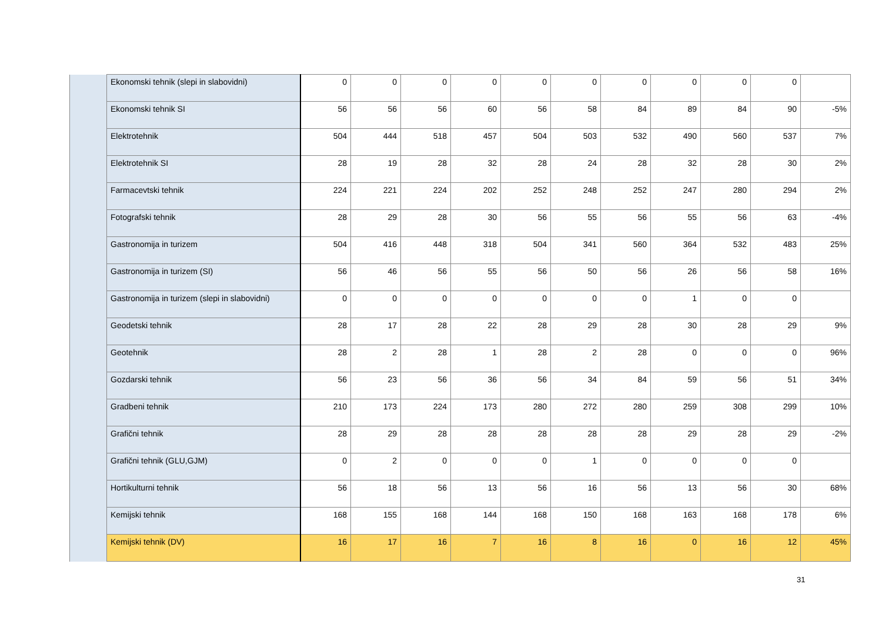| | Ekonomski tehnik (slepi in slabovidni) | 0 | 0 | 0 | 0 | 0 | 0 | 0 | 0 | 0 | 0 | |
| | Ekonomski tehnik SI | 56 | 56 | 56 | 60 | 56 | 58 | 84 | 89 | 84 | 90 | -5% |
| | Elektrotehnik | 504 | 444 | 518 | 457 | 504 | 503 | 532 | 490 | 560 | 537 | 7% |
| | Elektrotehnik SI | 28 | 19 | 28 | 32 | 28 | 24 | 28 | 32 | 28 | 30 | 2% |
| | Farmacevtski tehnik | 224 | 221 | 224 | 202 | 252 | 248 | 252 | 247 | 280 | 294 | 2% |
| | Fotografski tehnik | 28 | 29 | 28 | 30 | 56 | 55 | 56 | 55 | 56 | 63 | -4% |
| | Gastronomija in turizem | 504 | 416 | 448 | 318 | 504 | 341 | 560 | 364 | 532 | 483 | 25% |
| | Gastronomija in turizem (SI) | 56 | 46 | 56 | 55 | 56 | 50 | 56 | 26 | 56 | 58 | 16% |
| | Gastronomija in turizem (slepi in slabovidni) | 0 | 0 | 0 | 0 | 0 | 0 | 0 | 1 | 0 | 0 | |
| | Geodetski tehnik | 28 | 17 | 28 | 22 | 28 | 29 | 28 | 30 | 28 | 29 | 9% |
| | Geotehnik | 28 | 2 | 28 | 1 | 28 | 2 | 28 | 0 | 0 | 0 | 96% |
| | Gozdarski tehnik | 56 | 23 | 56 | 36 | 56 | 34 | 84 | 59 | 56 | 51 | 34% |
| | Gradbeni tehnik | 210 | 173 | 224 | 173 | 280 | 272 | 280 | 259 | 308 | 299 | 10% |
| | Grafični tehnik | 28 | 29 | 28 | 28 | 28 | 28 | 28 | 29 | 28 | 29 | -2% |
| | Grafični tehnik (GLU,GJM) | 0 | 2 | 0 | 0 | 0 | 1 | 0 | 0 | 0 | 0 | |
| | Hortikulturni tehnik | 56 | 18 | 56 | 13 | 56 | 16 | 56 | 13 | 56 | 30 | 68% |
| | Kemijski tehnik | 168 | 155 | 168 | 144 | 168 | 150 | 168 | 163 | 168 | 178 | 6% |
| | Kemijski tehnik (DV) | 16 | 17 | 16 | 7 | 16 | 8 | 16 | 0 | 16 | 12 | 45% |
31